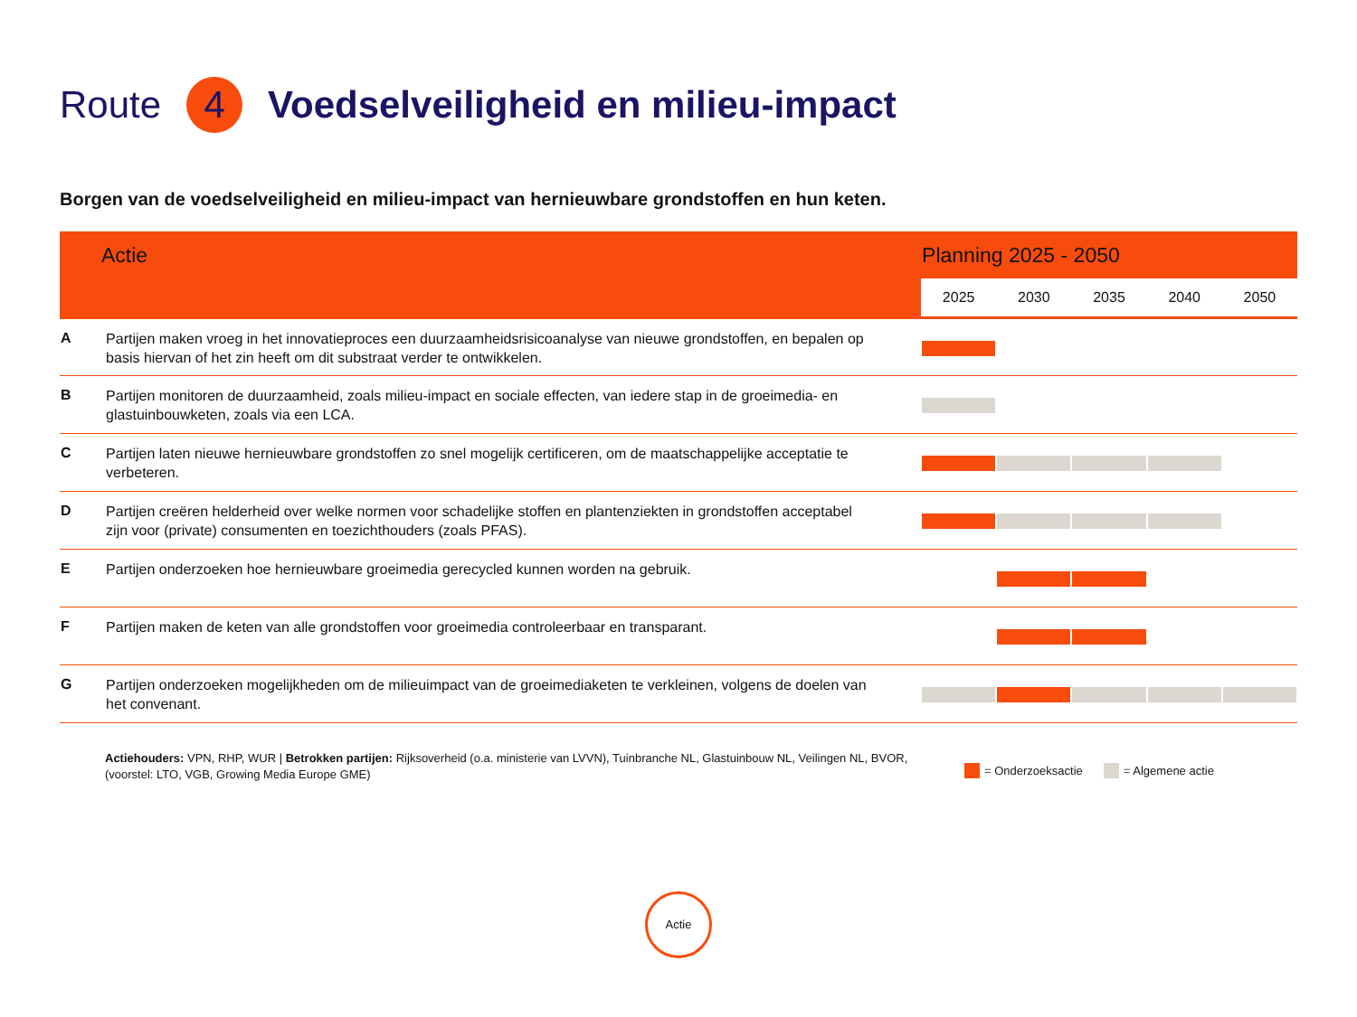Route 4 Voedselveiligheid en milieu-impact
Borgen van de voedselveiligheid en milieu-impact van hernieuwbare grondstoffen en hun keten.
| Actie | | Planning 2025 - 2050 | | | | |
| --- | --- | --- | --- | --- | --- | --- |
| | | 2025 | 2030 | 2035 | 2040 | 2050 |
| A | Partijen maken vroeg in het innovatieproces een duurzaamheidsrisicoanalyse van nieuwe grondstoffen, en bepalen op basis hiervan of het zin heeft om dit substraat verder te ontwikkelen. | | | | | |
| B | Partijen monitoren de duurzaamheid, zoals milieu-impact en sociale effecten, van iedere stap in de groeimedia- en glastuinbouwketen, zoals via een LCA. | | | | | |
| C | Partijen laten nieuwe hernieuwbare grondstoffen zo snel mogelijk certificeren, om de maatschappelijke acceptatie te verbeteren. | | | | | |
| D | Partijen creëren helderheid over welke normen voor schadelijke stoffen en plantenziekten in grondstoffen acceptabel zijn voor (private) consumenten en toezichthouders (zoals PFAS). | | | | | |
| E | Partijen onderzoeken hoe hernieuwbare groeimedia gerecycled kunnen worden na gebruik. | | | | | |
| F | Partijen maken de keten van alle grondstoffen voor groeimedia controleerbaar en transparant. | | | | | |
| G | Partijen onderzoeken mogelijkheden om de milieuimpact van de groeimediaketen te verkleinen, volgens de doelen van het convenant. | | | | | |
Actiehouders: VPN, RHP, WUR | Betrokken partijen: Rijksoverheid (o.a. ministerie van LVVN), Tuinbranche NL, Glastuinbouw NL, Veilingen NL, BVOR, (voorstel: LTO, VGB, Growing Media Europe GME)
= Onderzoeksactie = Algemene actie
Actie